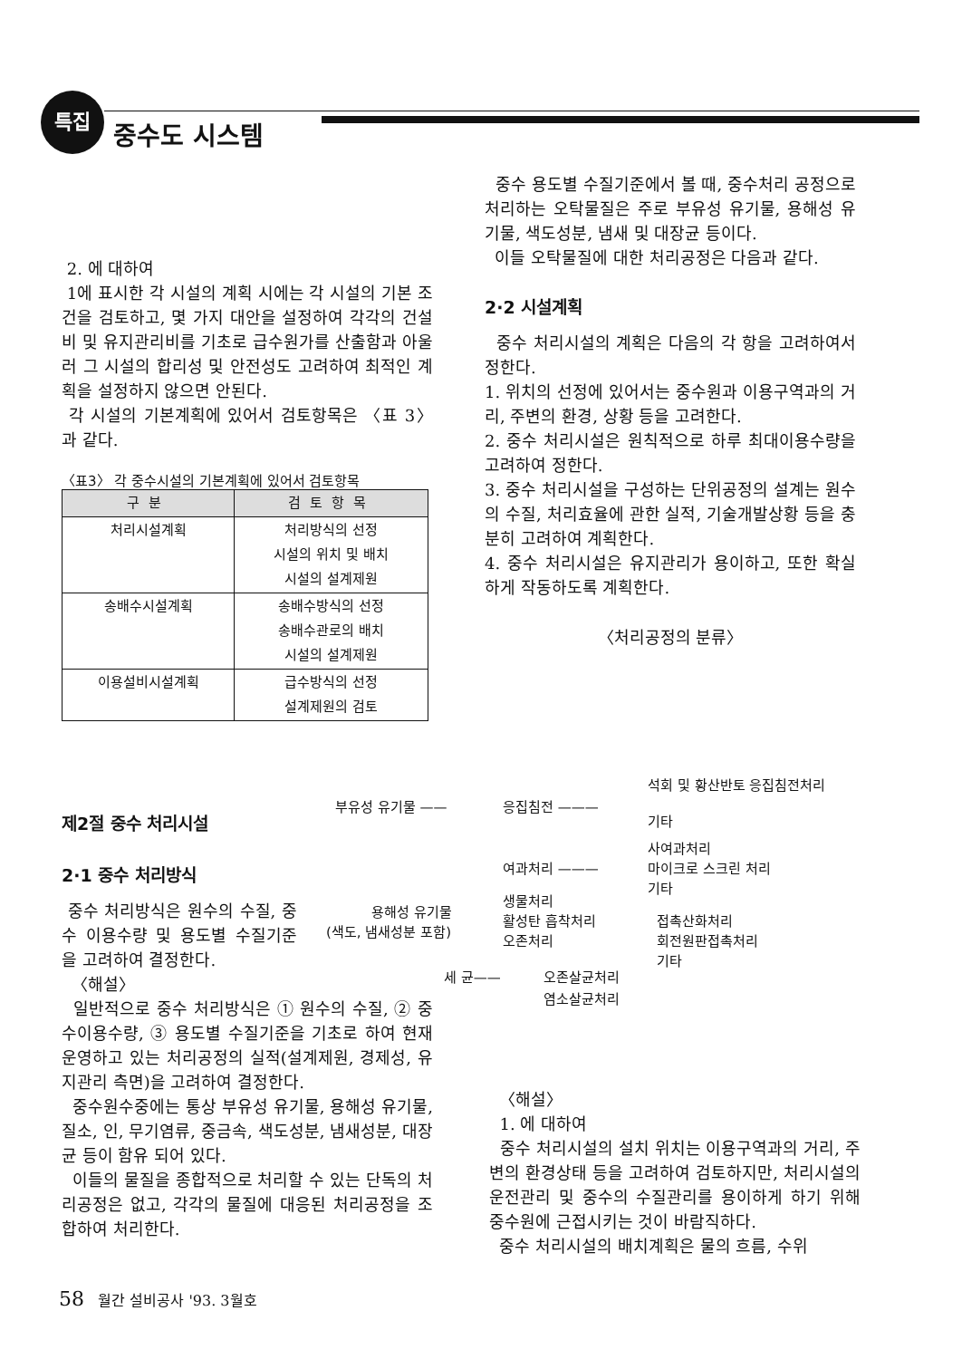특집
중수도 시스템
2. 에 대하여
1에 표시한 각 시설의 계획 시에는 각 시설의 기본 조건을 검토하고, 몇 가지 대안을 설정하여 각각의 건설비 및 유지관리비를 기초로 급수원가를 산출함과 아울러 그 시설의 합리성 및 안전성도 고려하여 최적인 계획을 설정하지 않으면 안된다.
각 시설의 기본계획에 있어서 검토항목은 〈표 3〉과 같다.
〈표3〉 각 중수시설의 기본계획에 있어서 검토항목
| 구분 | 검토항목 |
| --- | --- |
| 처리시설계획 | 처리방식의 선정 시설의 위치 및 배치 시설의 설계제원 |
| 송배수시설계획 | 송배수방식의 선정 송배수관로의 배치 시설의 설계제원 |
| 이용설비시설계획 | 급수방식의 선정 설계제원의 검토 |
중수 용도별 수질기준에서 볼 때, 중수처리 공정으로 처리하는 오탁물질은 주로 부유성 유기물, 용해성 유기물, 색도성분, 냄새 및 대장균 등이다.
이들 오탁물질에 대한 처리공정은 다음과 같다.
2·2 시설계획
중수 처리시설의 계획은 다음의 각 항을 고려하여서 정한다.
1. 위치의 선정에 있어서는 중수원과 이용구역과의 거리, 주변의 환경, 상황 등을 고려한다.
2. 중수 처리시설은 원칙적으로 하루 최대이용수량을 고려하여 정한다.
3. 중수 처리시설을 구성하는 단위공정의 설계는 원수의 수질, 처리효율에 관한 실적, 기술개발상황 등을 충분히 고려하여 계획한다.
4. 중수 처리시설은 유지관리가 용이하고, 또한 확실하게 작동하도록 계획한다.
〈처리공정의 분류〉
제2절 중수 처리시설
2·1 중수 처리방식
중수 처리방식은 원수의 수질, 중수 이용수량 및 용도별 수질기준을 고려하여 결정한다.
〈해설〉
일반적으로 중수 처리방식은 ① 원수의 수질, ② 중수이용수량, ③ 용도별 수질기준을 기초로 하여 현재 운영하고 있는 처리공정의 실적(설계제원, 경제성, 유지관리 측면)을 고려하여 결정한다.
중수원수중에는 통상 부유성 유기물, 용해성 유기물, 질소, 인, 무기염류, 중금속, 색도성분, 냄새성분, 대장균 등이 함유 되어 있다.
이들의 물질을 종합적으로 처리할 수 있는 단독의 처리공정은 없고, 각각의 물질에 대응된 처리공정을 조합하여 처리한다.
부유성 유기물 —— 응집침전 ———
석회 및 황산반토 응집침전처리
기타
여과처리 ———
사여과처리
마이크로 스크린 처리
기타
용해성 유기물
(색도, 냄새성분 포함)
생물처리
활성탄 흡착처리
오존처리
접촉산화처리
회전원판접촉처리
기타
세 균—— 오존살균처리
염소살균처리
〈해설〉
1. 에 대하여
중수 처리시설의 설치 위치는 이용구역과의 거리, 주변의 환경상태 등을 고려하여 검토하지만, 처리시설의 운전관리 및 중수의 수질관리를 용이하게 하기 위해 중수원에 근접시키는 것이 바람직하다.
중수 처리시설의 배치계획은 물의 흐름, 수위
58 월간 설비공사 '93. 3월호